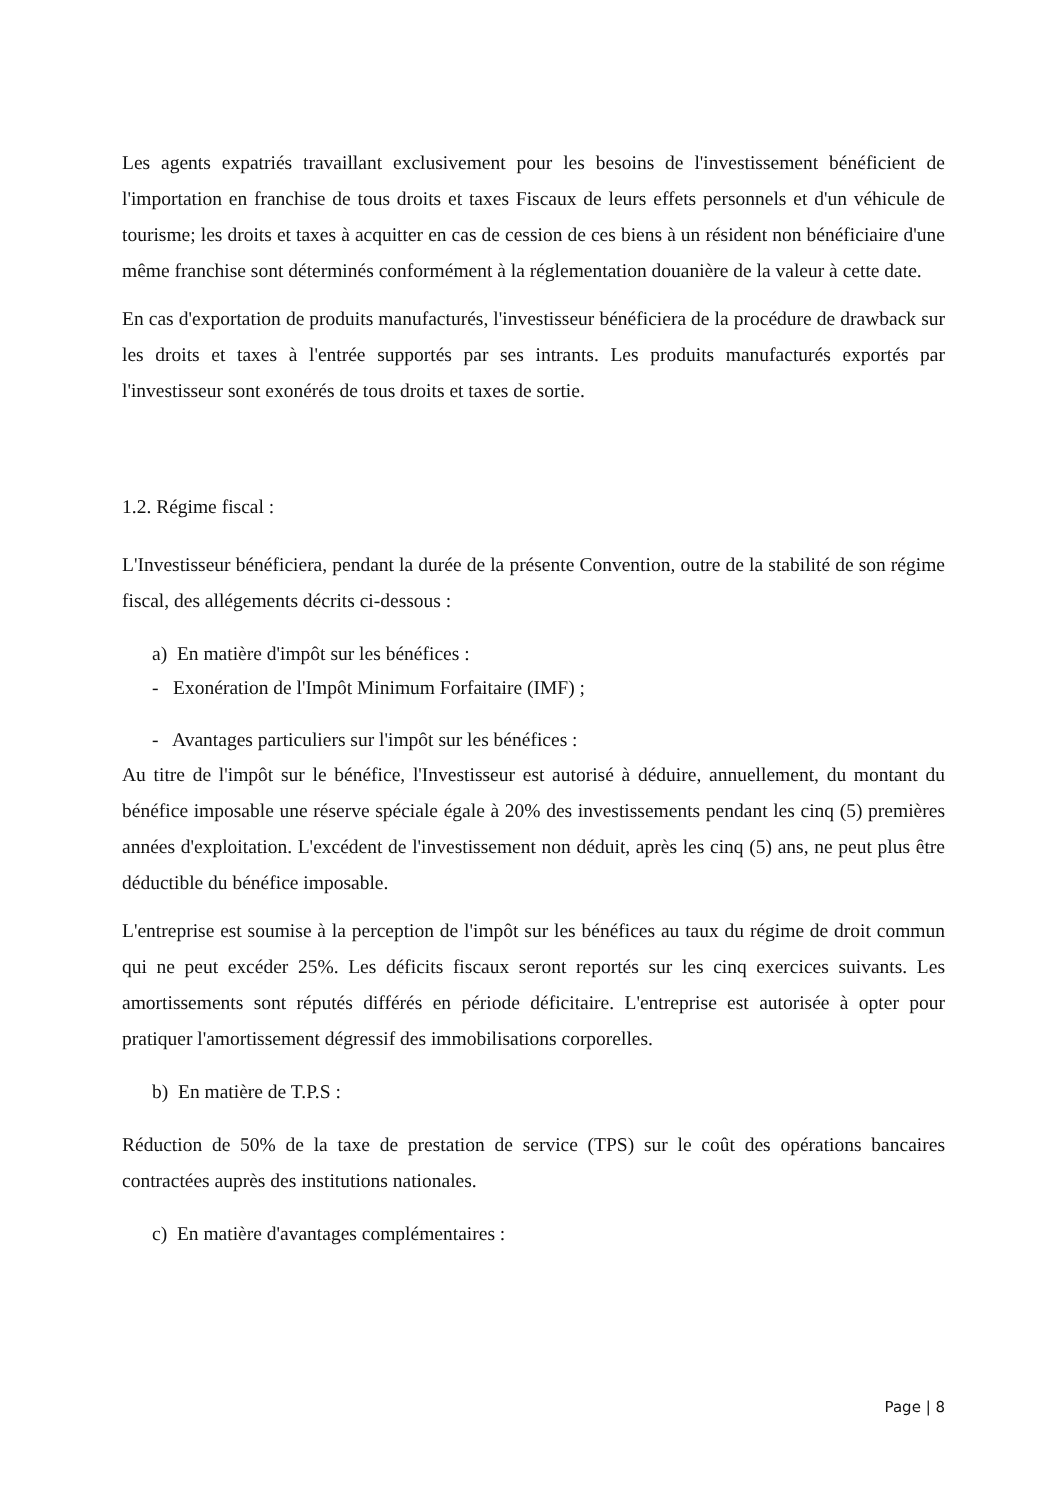Les agents expatriés travaillant exclusivement pour les besoins de l'investissement bénéficient de l'importation en franchise de tous droits et taxes Fiscaux de leurs effets personnels et d'un véhicule de tourisme; les droits et taxes à acquitter en cas de cession de ces biens à un résident non bénéficiaire d'une même franchise sont déterminés conformément à la réglementation douanière de la valeur à cette date.
En cas d'exportation de produits manufacturés, l'investisseur bénéficiera de la procédure de drawback sur les droits et taxes à l'entrée supportés par ses intrants. Les produits manufacturés exportés par l'investisseur sont exonérés de tous droits et taxes de sortie.
1.2. Régime fiscal :
L'Investisseur bénéficiera, pendant la durée de la présente Convention, outre de la stabilité de son régime fiscal, des allégements décrits ci-dessous :
a) En matière d'impôt sur les bénéfices :
- Exonération de l'Impôt Minimum Forfaitaire (IMF) ;
- Avantages particuliers sur l'impôt sur les bénéfices :
Au titre de l'impôt sur le bénéfice, l'Investisseur est autorisé à déduire, annuellement, du montant du bénéfice imposable une réserve spéciale égale à 20% des investissements pendant les cinq (5) premières années d'exploitation. L'excédent de l'investissement non déduit, après les cinq (5) ans, ne peut plus être déductible du bénéfice imposable.
L'entreprise est soumise à la perception de l'impôt sur les bénéfices au taux du régime de droit commun qui ne peut excéder 25%. Les déficits fiscaux seront reportés sur les cinq exercices suivants. Les amortissements sont réputés différés en période déficitaire. L'entreprise est autorisée à opter pour pratiquer l'amortissement dégressif des immobilisations corporelles.
b) En matière de T.P.S :
Réduction de 50% de la taxe de prestation de service (TPS) sur le coût des opérations bancaires contractées auprès des institutions nationales.
c) En matière d'avantages complémentaires :
Page | 8